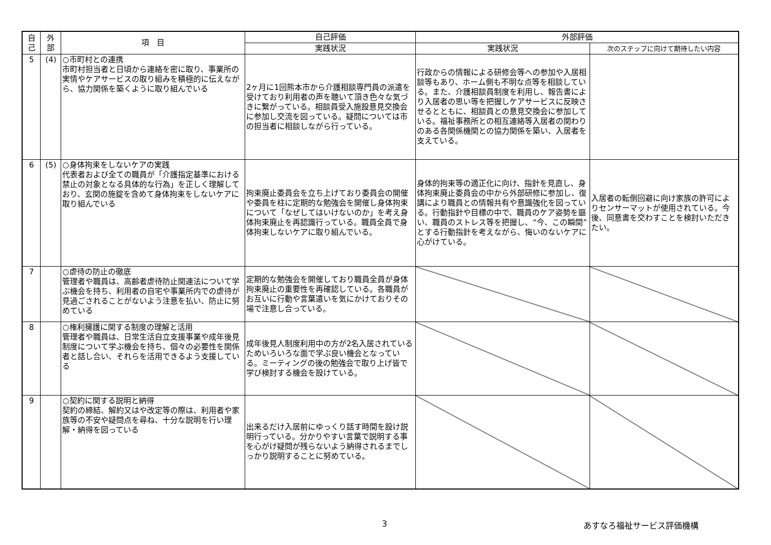| 自 己 | 外 部 | 項 目 | 自己評価 | 外部評価 | |
| --- | --- | --- | --- | --- | --- |
| | | | 実践状況 | 実践状況 | 次のステップに向けて期待したい内容 |
| 5 | (4) | ○市町村との連携 市町村担当者と日頃から連絡を密に取り、事業所の実情やケアサービスの取り組みを積極的に伝えながら、協力関係を築くように取り組んでいる | 2ヶ月に1回熊本市から介護相談専門員の派遣を受けており利用者の声を聴いて頂き色々な気づきに繋がっている。相談員受入施設意見交換会に参加し交流を図っている。疑問については市の担当者に相談しながら行っている。 | 行政からの情報による研修会等への参加や入居相談等もあり、ホーム側も不明な点等を相談している。また、介護相談員制度を利用し、報告書により入居者の思い等を把握しケアサービスに反映させるとともに、相談員との意見交換会に参加している。福祉事務所との相互連絡等入居者の関わりのある各関係機関との協力関係を築い、入居者を支えている。 | |
| 6 | (5) | ○身体拘束をしないケアの実践 代表者および全ての職員が「介護指定基準における禁止の対象となる具体的な行為」を正しく理解しており、玄関の施錠を含めて身体拘束をしないケアに取り組んでいる | 拘束廃止委員会を立ち上げており委員会の開催や委員を柱に定期的な勉強会を開催し身体拘束について「なぜしてはいけないのか」を考え身体拘束廃止を再認識行っている。職員全員で身体拘束しないケアに取り組んでいる。 | 身体的拘束等の適正化に向け、指針を見直し、身体拘束廃止委員会の中から外部研修に参加し、復講により職員との情報共有や意識強化を図っている。行動指針や目標の中で、職員のケア姿勢を謳い、職員のストレス等を把握し、“今、この瞬間”とする行動指針を考えながら、悔いのないケアに心がけている。 | 入居者の転倒回避に向け家族の許可によりセンサーマットが使用されている。今後、同意書を交わすことを検討いただきたい。 |
| 7 | | ○虐待の防止の徹底 管理者や職員は、高齢者虐待防止関連法について学ぶ機会を持ち、利用者の自宅や事業所内での虐待が見過ごされることがないよう注意を払い、防止に努めている | 定期的な勉強会を開催しており職員全員が身体拘束廃止の重要性を再確認している。各職員がお互いに行動や言葉遣いを気にかけておりその場で注意し合っている。 | | |
| 8 | | ○権利擁護に関する制度の理解と活用 管理者や職員は、日常生活自立支援事業や成年後見制度について学ぶ機会を持ち、個々の必要性を関係者と話し合い、それらを活用できるよう支援している | 成年後見人制度利用中の方が2名入居されているためいろいろな面で学ぶ良い機会となっている。ミーティングの後の勉強会で取り上げ皆で学び検討する機会を設けている。 | | |
| 9 | | ○契約に関する説明と納得 契約の締結、解約又はや改定等の際は、利用者や家族等の不安や疑問点を尋ね、十分な説明を行い理解・納得を図っている | 出来るだけ入居前にゆっくり話す時間を設け説明行っている。分かりやすい言葉で説明する事を心がけ疑問が残らないよう納得されるまでしっかり説明することに努めている。 | | |
3 あすなろ福祉サービス評価機構